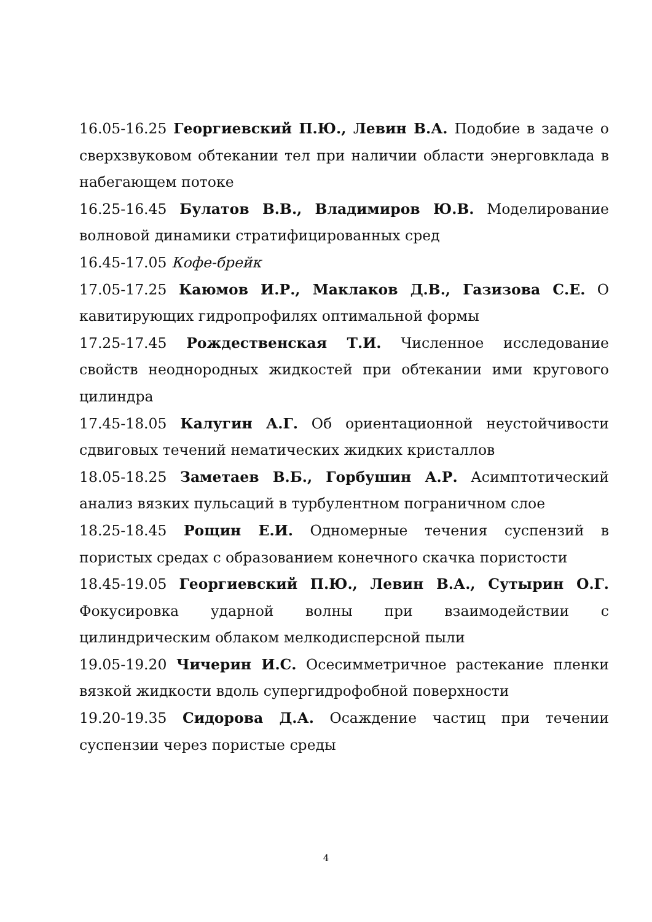16.05-16.25 Георгиевский П.Ю., Левин В.А. Подобие в задаче о сверхзвуковом обтекании тел при наличии области энерговклада в набегающем потоке
16.25-16.45 Булатов В.В., Владимиров Ю.В. Моделирование волновой динамики стратифицированных сред
16.45-17.05 Кофе-брейк
17.05-17.25 Каюмов И.Р., Маклаков Д.В., Газизова С.Е. О кавитирующих гидропрофилях оптимальной формы
17.25-17.45 Рождественская Т.И. Численное исследование свойств неоднородных жидкостей при обтекании ими кругового цилиндра
17.45-18.05 Калугин А.Г. Об ориентационной неустойчивости сдвиговых течений нематических жидких кристаллов
18.05-18.25 Заметаев В.Б., Горбушин А.Р. Асимптотический анализ вязких пульсаций в турбулентном пограничном слое
18.25-18.45 Рощин Е.И. Одномерные течения суспензий в пористых средах с образованием конечного скачка пористости
18.45-19.05 Георгиевский П.Ю., Левин В.А., Сутырин О.Г. Фокусировка ударной волны при взаимодействии с цилиндрическим облаком мелкодисперсной пыли
19.05-19.20 Чичерин И.С. Осесимметричное растекание пленки вязкой жидкости вдоль супергидрофобной поверхности
19.20-19.35 Сидорова Д.А. Осаждение частиц при течении суспензии через пористые среды
4